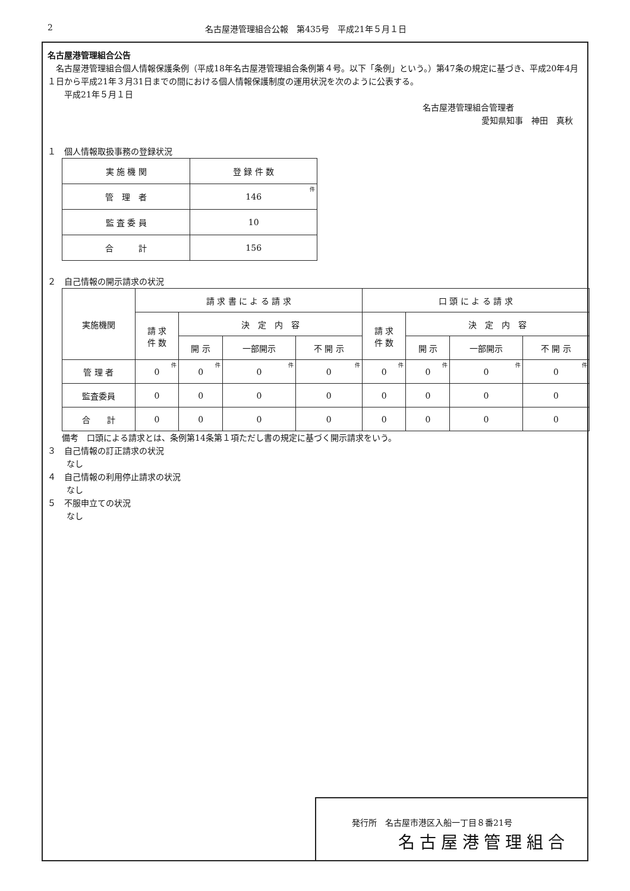2 名古屋港管理組合公報　第435号　平成21年５月１日
名古屋港管理組合公告
　名古屋港管理組合個人情報保護条例（平成18年名古屋港管理組合条例第４号。以下「条例」という。）第47条の規定に基づき、平成20年4月１日から平成21年３月31日までの間における個人情報保護制度の運用状況を次のように公表する。
　　平成21年５月１日
名古屋港管理組合管理者
愛知県知事　神田　真秋
１　個人情報取扱事務の登録状況
| 実 施 機 関 | 登 録 件 数 |
| --- | --- |
| 管 理 者 | 146 件 |
| 監 査 委 員 | 10 |
| 合 計 | 156 |
２　自己情報の開示請求の状況
| 実施機関 | 請 求 書 に よ る 請 求 | | | | 口 頭 に よ る 請 求 | | | |
| --- | --- | --- | --- | --- | --- | --- | --- | --- |
| | 請 求 件 数 | 決 定 内 容 | | | 請 求 件 数 | 決 定 内 容 | | |
| | | 開 示 | 一部開示 | 不 開 示 | | 開 示 | 一部開示 | 不 開 示 |
| 管 理 者 | 0 件 | 0 件 | 0 件 | 0 件 | 0 件 | 0 件 | 0 件 | 0 件 |
| 監査委員 | 0 | 0 | 0 | 0 | 0 | 0 | 0 | 0 |
| 合 計 | 0 | 0 | 0 | 0 | 0 | 0 | 0 | 0 |
備考　口頭による請求とは、条例第14条第１項ただし書の規定に基づく開示請求をいう。
３　自己情報の訂正請求の状況
なし
４　自己情報の利用停止請求の状況
なし
５　不服申立ての状況
なし
発行所　名古屋市港区入船一丁目８番21号
名古屋港管理組合